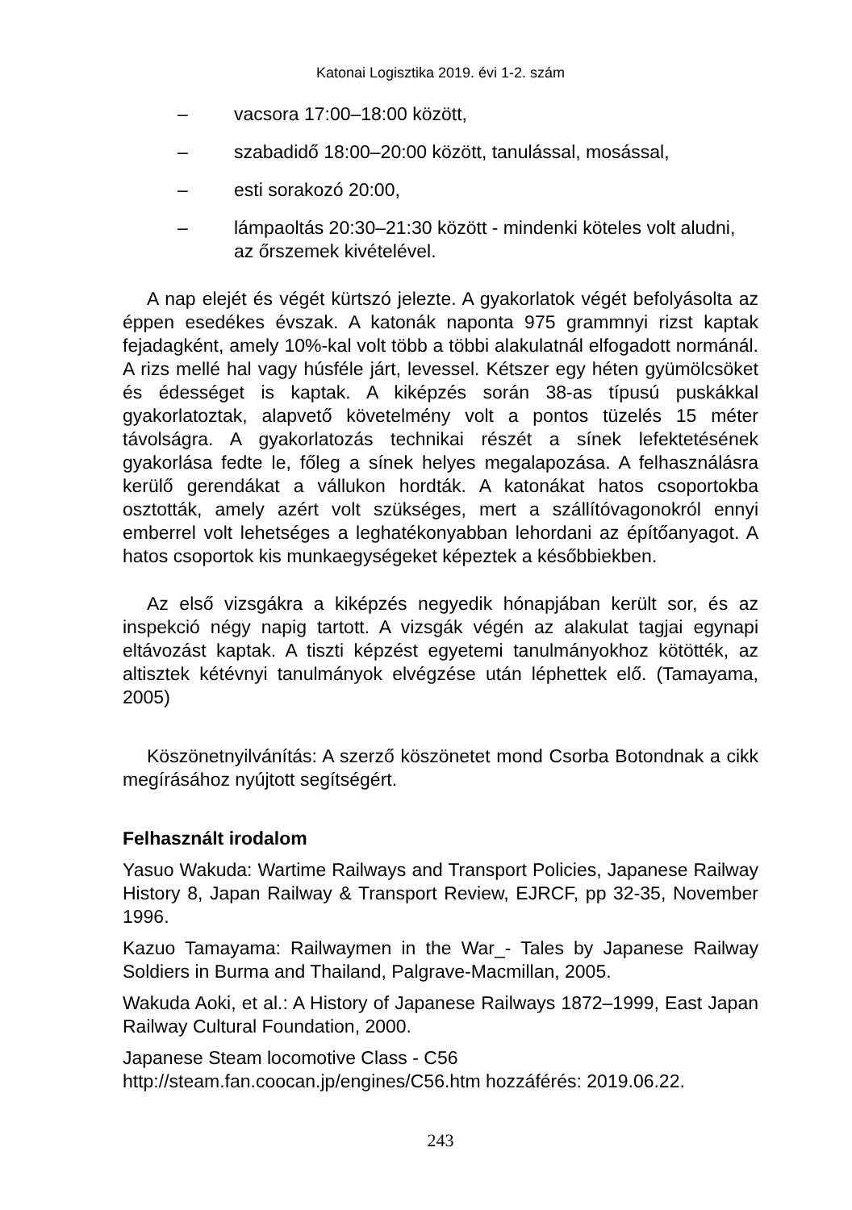Katonai Logisztika 2019. évi 1-2. szám
– vacsora 17:00–18:00 között,
– szabadidő 18:00–20:00 között, tanulással, mosással,
– esti sorakozó 20:00,
– lámpaoltás 20:30–21:30 között - mindenki köteles volt aludni, az őrszemek kivételével.
A nap elejét és végét kürtszó jelezte. A gyakorlatok végét befolyásolta az éppen esedékes évszak. A katonák naponta 975 grammnyi rizst kaptak fejadagként, amely 10%-kal volt több a többi alakulatnál elfogadott normánál. A rizs mellé hal vagy húsféle járt, levessel. Kétszer egy héten gyümölcsöket és édességet is kaptak. A kiképzés során 38-as típusú puskákkal gyakorlatoztak, alapvető követelmény volt a pontos tüzelés 15 méter távolságra. A gyakorlatozás technikai részét a sínek lefektetésének gyakorlása fedte le, főleg a sínek helyes megalapozása. A felhasználásra kerülő gerendákat a vállukon hordták. A katonákat hatos csoportokba osztották, amely azért volt szükséges, mert a szállítóvagonokról ennyi emberrel volt lehetséges a leghatékonyabban lehordani az építőanyagot. A hatos csoportok kis munkaegységeket képeztek a későbbiekben.
Az első vizsgákra a kiképzés negyedik hónapjában került sor, és az inspekció négy napig tartott. A vizsgák végén az alakulat tagjai egynapi eltávozást kaptak. A tiszti képzést egyetemi tanulmányokhoz kötötték, az altisztek kétévnyi tanulmányok elvégzése után léphettek elő. (Tamayama, 2005)
Köszönetnyilvánítás: A szerző köszönetet mond Csorba Botondnak a cikk megírásához nyújtott segítségért.
Felhasznált irodalom
Yasuo Wakuda: Wartime Railways and Transport Policies, Japanese Railway History 8, Japan Railway & Transport Review, EJRCF, pp 32-35, November 1996.
Kazuo Tamayama: Railwaymen in the War_- Tales by Japanese Railway Soldiers in Burma and Thailand, Palgrave-Macmillan, 2005.
Wakuda Aoki, et al.: A History of Japanese Railways 1872–1999, East Japan Railway Cultural Foundation, 2000.
Japanese Steam locomotive Class - C56
http://steam.fan.coocan.jp/engines/C56.htm hozzáférés: 2019.06.22.
243